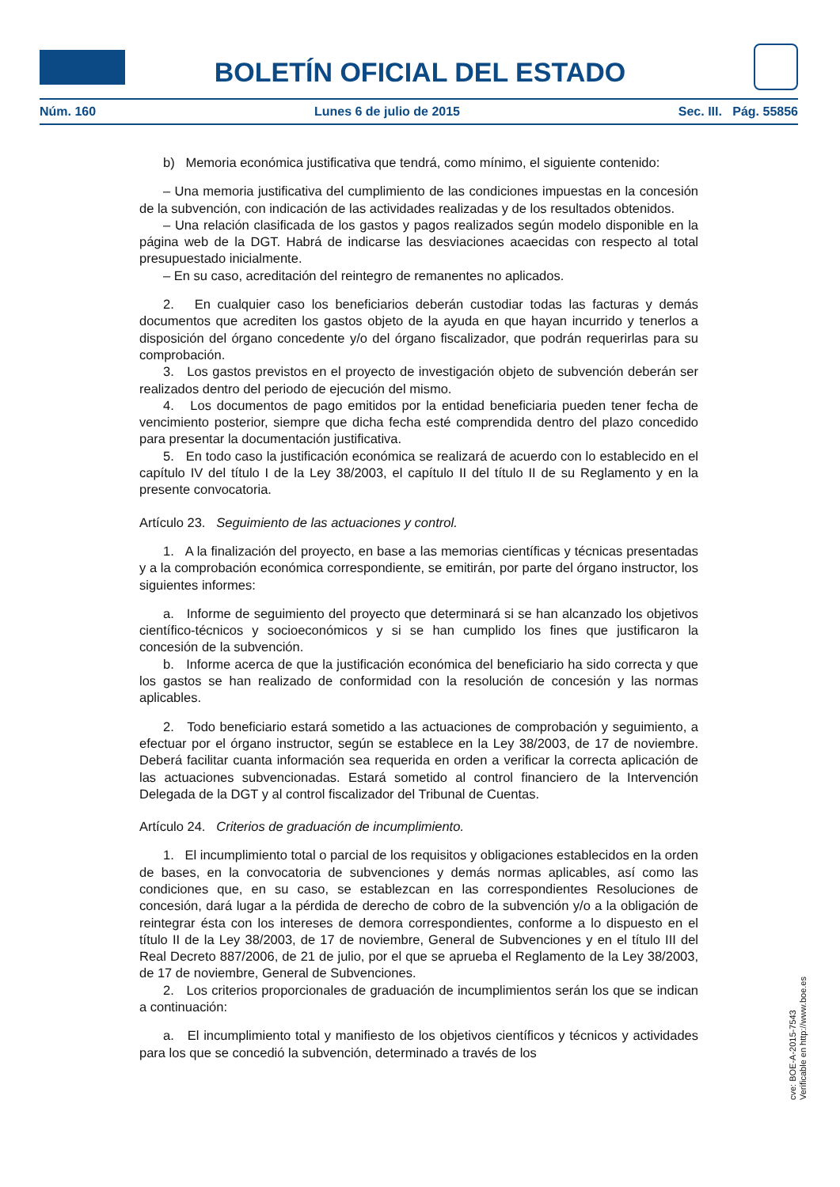BOLETÍN OFICIAL DEL ESTADO
Núm. 160 Lunes 6 de julio de 2015 Sec. III. Pág. 55856
b) Memoria económica justificativa que tendrá, como mínimo, el siguiente contenido:
– Una memoria justificativa del cumplimiento de las condiciones impuestas en la concesión de la subvención, con indicación de las actividades realizadas y de los resultados obtenidos.
– Una relación clasificada de los gastos y pagos realizados según modelo disponible en la página web de la DGT. Habrá de indicarse las desviaciones acaecidas con respecto al total presupuestado inicialmente.
– En su caso, acreditación del reintegro de remanentes no aplicados.
2. En cualquier caso los beneficiarios deberán custodiar todas las facturas y demás documentos que acrediten los gastos objeto de la ayuda en que hayan incurrido y tenerlos a disposición del órgano concedente y/o del órgano fiscalizador, que podrán requerirlas para su comprobación.
3. Los gastos previstos en el proyecto de investigación objeto de subvención deberán ser realizados dentro del periodo de ejecución del mismo.
4. Los documentos de pago emitidos por la entidad beneficiaria pueden tener fecha de vencimiento posterior, siempre que dicha fecha esté comprendida dentro del plazo concedido para presentar la documentación justificativa.
5. En todo caso la justificación económica se realizará de acuerdo con lo establecido en el capítulo IV del título I de la Ley 38/2003, el capítulo II del título II de su Reglamento y en la presente convocatoria.
Artículo 23. Seguimiento de las actuaciones y control.
1. A la finalización del proyecto, en base a las memorias científicas y técnicas presentadas y a la comprobación económica correspondiente, se emitirán, por parte del órgano instructor, los siguientes informes:
a. Informe de seguimiento del proyecto que determinará si se han alcanzado los objetivos científico-técnicos y socioeconómicos y si se han cumplido los fines que justificaron la concesión de la subvención.
b. Informe acerca de que la justificación económica del beneficiario ha sido correcta y que los gastos se han realizado de conformidad con la resolución de concesión y las normas aplicables.
2. Todo beneficiario estará sometido a las actuaciones de comprobación y seguimiento, a efectuar por el órgano instructor, según se establece en la Ley 38/2003, de 17 de noviembre. Deberá facilitar cuanta información sea requerida en orden a verificar la correcta aplicación de las actuaciones subvencionadas. Estará sometido al control financiero de la Intervención Delegada de la DGT y al control fiscalizador del Tribunal de Cuentas.
Artículo 24. Criterios de graduación de incumplimiento.
1. El incumplimiento total o parcial de los requisitos y obligaciones establecidos en la orden de bases, en la convocatoria de subvenciones y demás normas aplicables, así como las condiciones que, en su caso, se establezcan en las correspondientes Resoluciones de concesión, dará lugar a la pérdida de derecho de cobro de la subvención y/o a la obligación de reintegrar ésta con los intereses de demora correspondientes, conforme a lo dispuesto en el título II de la Ley 38/2003, de 17 de noviembre, General de Subvenciones y en el título III del Real Decreto 887/2006, de 21 de julio, por el que se aprueba el Reglamento de la Ley 38/2003, de 17 de noviembre, General de Subvenciones.
2. Los criterios proporcionales de graduación de incumplimientos serán los que se indican a continuación:
a. El incumplimiento total y manifiesto de los objetivos científicos y técnicos y actividades para los que se concedió la subvención, determinado a través de los
cve: BOE-A-2015-7543
Verificable en http://www.boe.es